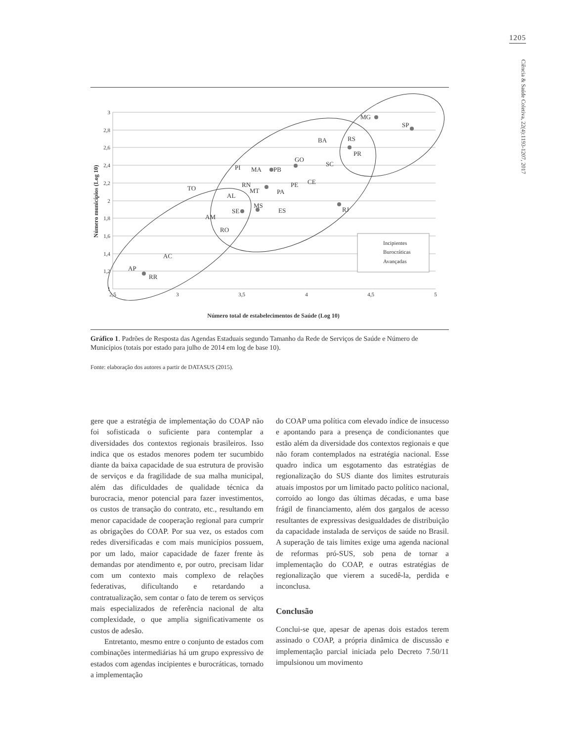1205
Ciência & Saúde Coletiva, 22(4):1193-1207, 2017
3
2,8
2,6
2,4
2,2
2
1,8
1,6
1,4
1,2
1
2,5
3
3,5
4
4,5
5
Número municípios (Log 10)
Número total de estabelecimentos de Saúde (Log 10)
MG
SP
RS
PR
BA
GO
SC
PI
MA
PB
RN
MT
PA
PE
CE
TO
AL
MS
ES
SE
RJ
AM
RO
AC
AP
RR
Incipientes
Burocráticas
Avançadas
Gráfico 1. Padrões de Resposta das Agendas Estaduais segundo Tamanho da Rede de Serviços de Saúde e Número de Municípios (totais por estado para julho de 2014 em log de base 10).
Fonte: elaboração dos autores a partir de DATASUS (2015).
gere que a estratégia de implementação do COAP não foi sofisticada o suficiente para contemplar a diversidades dos contextos regionais brasileiros. Isso indica que os estados menores podem ter sucumbido diante da baixa capacidade de sua estrutura de provisão de serviços e da fragilidade de sua malha municipal, além das dificuldades de qualidade técnica da burocracia, menor potencial para fazer investimentos, os custos de transação do contrato, etc., resultando em menor capacidade de cooperação regional para cumprir as obrigações do COAP. Por sua vez, os estados com redes diversificadas e com mais municípios possuem, por um lado, maior capacidade de fazer frente às demandas por atendimento e, por outro, precisam lidar com um contexto mais complexo de relações federativas, dificultando e retardando a contratualização, sem contar o fato de terem os serviços mais especializados de referência nacional de alta complexidade, o que amplia significativamente os custos de adesão.
Entretanto, mesmo entre o conjunto de estados com combinações intermediárias há um grupo expressivo de estados com agendas incipientes e burocráticas, tornado a implementação
do COAP uma política com elevado índice de insucesso e apontando para a presença de condicionantes que estão além da diversidade dos contextos regionais e que não foram contemplados na estratégia nacional. Esse quadro indica um esgotamento das estratégias de regionalização do SUS diante dos limites estruturais atuais impostos por um limitado pacto político nacional, corroído ao longo das últimas décadas, e uma base frágil de financiamento, além dos gargalos de acesso resultantes de expressivas desigualdades de distribuição da capacidade instalada de serviços de saúde no Brasil. A superação de tais limites exige uma agenda nacional de reformas pró-SUS, sob pena de tornar a implementação do COAP, e outras estratégias de regionalização que vierem a sucedê-la, perdida e inconclusa.
Conclusão
Conclui-se que, apesar de apenas dois estados terem assinado o COAP, a própria dinâmica de discussão e implementação parcial iniciada pelo Decreto 7.50/11 impulsionou um movimento